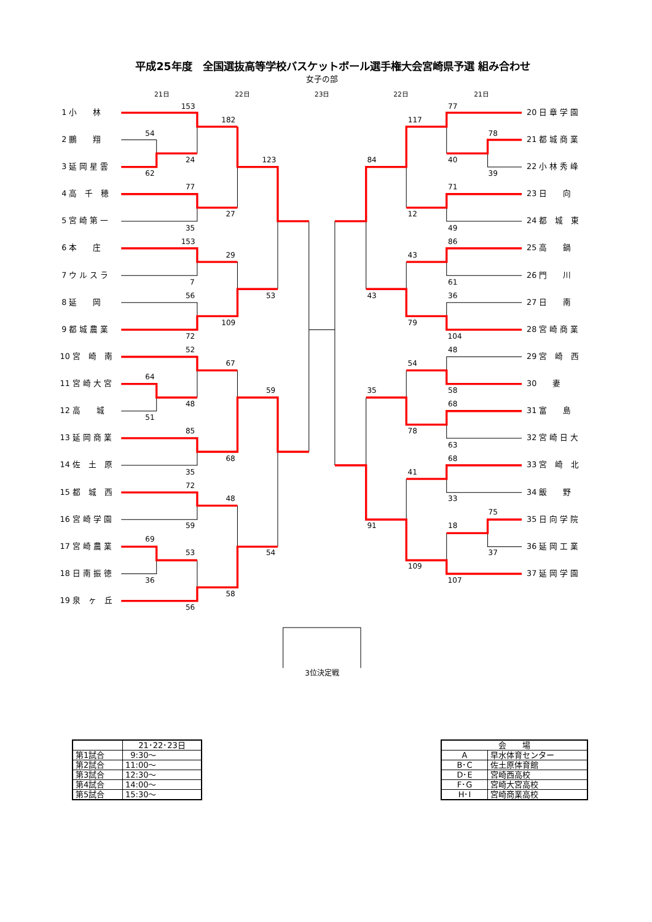平成25年度　全国選抜高等学校バスケットボール選手権大会宮崎県予選 組み合わせ
女子の部
21日
22日
23日
22日
21日
1 小　　林
2 鵬　　翔
3 延 岡 星 雲
4 高　千　穂
5 宮 崎 第 一
6 本　　庄
7 ウ ル ス ラ
8 延　　岡
9 都 城 農 業
10 宮　崎　南
11 宮 崎 大 宮
12 高　　城
13 延 岡 商 業
14 佐　土　原
15 都　城　西
16 宮 崎 学 園
17 宮 崎 農 業
18 日 南 振 徳
19 泉　ヶ　丘
20 日 章 学 園
21 都 城 商 業
22 小 林 秀 峰
23 日　　向
24 都　城　東
25 高　　鍋
26 門　　川
27 日　　南
28 宮 崎 商 業
29 宮　崎　西
30　　妻
31 富　　島
32 宮 崎 日 大
33 宮　崎　北
34 飯　　野
35 日 向 学 院
36 延 岡 工 業
37 延 岡 学 園
153
54
24
62
182
77
35
27
123
153
29
7
56
72
109
53
52
67
64
48
51
59
85
35
68
72
48
59
69
53
36
54
58
56
77
117
78
40
39
84
71
12
49
86
43
61
43
36
79
104
48
54
35
58
68
78
63
68
41
33
75
18
91
37
109
107
3位決定戦
| | 21･22･23日 |
| 第1試合 | 9:30～ |
| 第2試合 | 11:00～ |
| 第3試合 | 12:30～ |
| 第4試合 | 14:00～ |
| 第5試合 | 15:30～ |
| 会 場 | |
| A | 早水体育センター |
| B･C | 佐土原体育館 |
| D･E | 宮崎西高校 |
| F･G | 宮崎大宮高校 |
| H･I | 宮崎商業高校 |